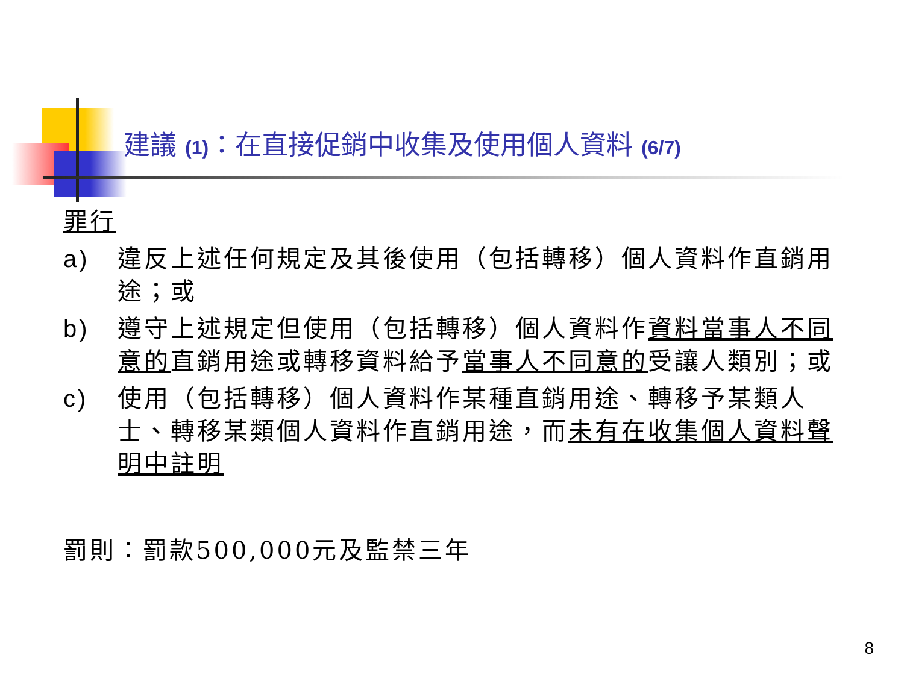建議 (1)：在直接促銷中收集及使用個人資料 (6/7)
罪行
a) 違反上述任何規定及其後使用（包括轉移）個人資料作直銷用途；或
b) 遵守上述規定但使用（包括轉移）個人資料作資料當事人不同意的直銷用途或轉移資料給予當事人不同意的受讓人類別；或
c) 使用（包括轉移）個人資料作某種直銷用途、轉移予某類人士、轉移某類個人資料作直銷用途，而未有在收集個人資料聲明中註明
罰則：罰款500,000元及監禁三年
8